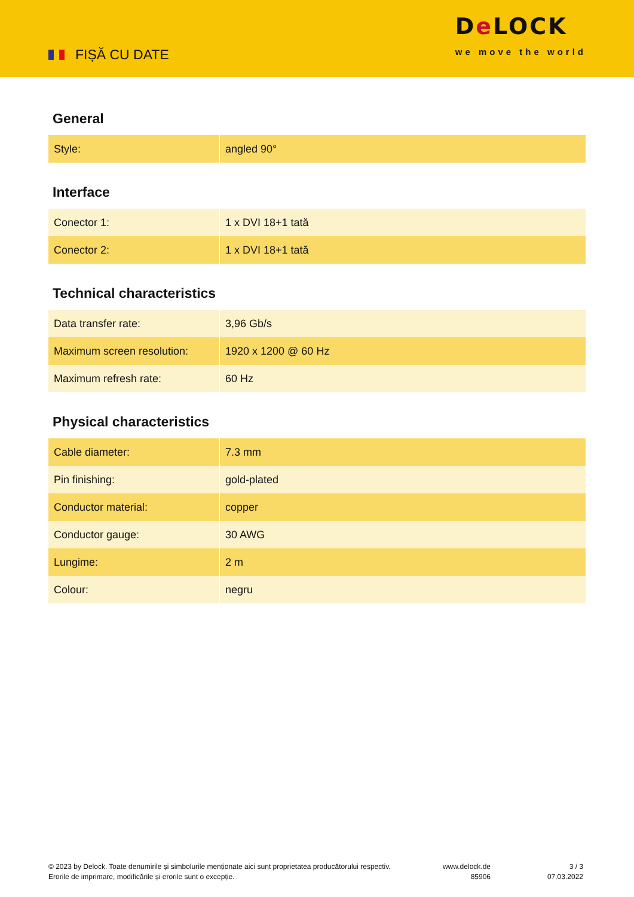FIȘĂ CU DATE
De LOCK
we move the world
General
| Style: | angled 90° |
Interface
| Conector 1: | 1 x DVI 18+1 tată |
| Conector 2: | 1 x DVI 18+1 tată |
Technical characteristics
| Data transfer rate: | 3,96 Gb/s |
| Maximum screen resolution: | 1920 x 1200 @ 60 Hz |
| Maximum refresh rate: | 60 Hz |
Physical characteristics
| Cable diameter: | 7.3 mm |
| Pin finishing: | gold-plated |
| Conductor material: | copper |
| Conductor gauge: | 30 AWG |
| Lungime: | 2 m |
| Colour: | negru |
© 2023 by Delock. Toate denumirile și simbolurile menționate aici sunt proprietatea producătorului respectiv. Erorile de imprimare, modificările și erorile sunt o excepție.
www.delock.de
85906
3 / 3
07.03.2022